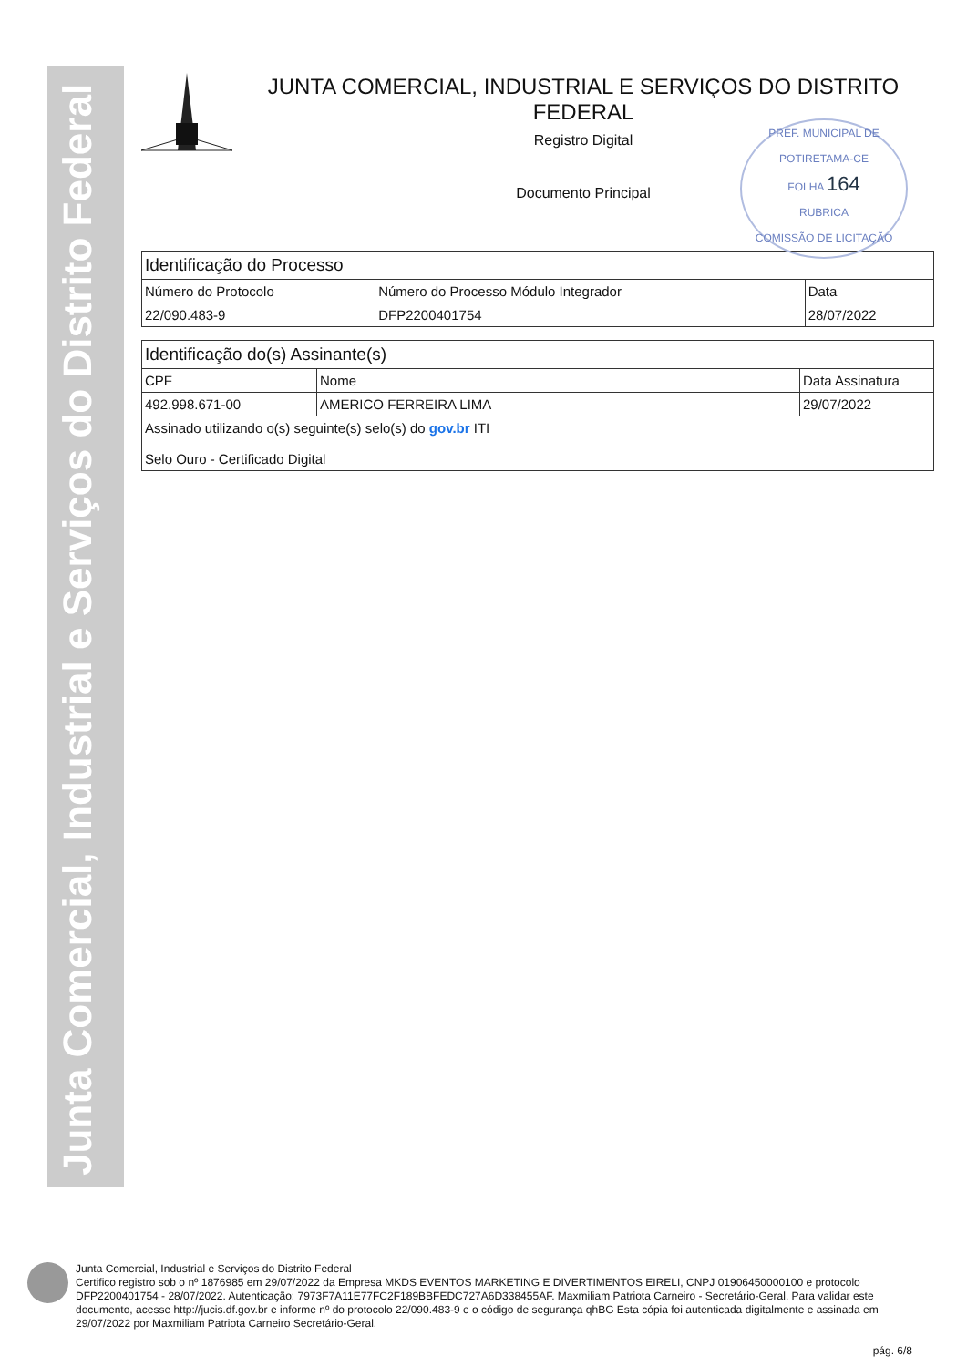Junta Comercial, Industrial e Serviços do Distrito Federal
JUNTA COMERCIAL, INDUSTRIAL E SERVIÇOS DO DISTRITO FEDERAL
Registro Digital
Documento Principal
PREF. MUNICIPAL DE POTIRETAMA-CE
FOLHA 164
RUBRICA
COMISSÃO DE LICITAÇÃO
| Identificação do Processo | | |
| --- | --- | --- |
| Número do Protocolo | Número do Processo Módulo Integrador | Data |
| 22/090.483-9 | DFP2200401754 | 28/07/2022 |
| Identificação do(s) Assinante(s) | | |
| --- | --- | --- |
| CPF | Nome | Data Assinatura |
| 492.998.671-00 | AMERICO FERREIRA LIMA | 29/07/2022 |
| Assinado utilizando o(s) seguinte(s) selo(s) do gov.br ITI Selo Ouro - Certificado Digital | | |
Junta Comercial, Industrial e Serviços do Distrito Federal
Certifico registro sob o nº 1876985 em 29/07/2022 da Empresa MKDS EVENTOS MARKETING E DIVERTIMENTOS EIRELI, CNPJ 01906450000100 e protocolo DFP2200401754 - 28/07/2022. Autenticação: 7973F7A11E77FC2F189BBFEDC727A6D338455AF. Maxmiliam Patriota Carneiro - Secretário-Geral. Para validar este documento, acesse http://jucis.df.gov.br e informe nº do protocolo 22/090.483-9 e o código de segurança qhBG Esta cópia foi autenticada digitalmente e assinada em 29/07/2022 por Maxmiliam Patriota Carneiro Secretário-Geral.
pág. 6/8